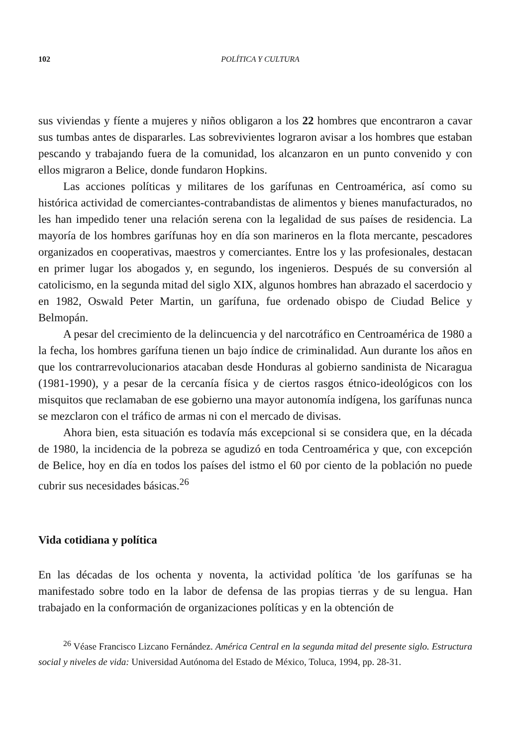102 POLÍTICA Y CULTURA
sus viviendas y fíente a mujeres y niños obligaron a los 22 hombres que encontraron a cavar sus tumbas antes de dispararles. Las sobrevivientes lograron avisar a los hombres que estaban pescando y trabajando fuera de la comunidad, los alcanzaron en un punto convenido y con ellos migraron a Belice, donde fundaron Hopkins.
Las acciones políticas y militares de los garífunas en Centroamérica, así como su histórica actividad de comerciantes-contrabandistas de alimentos y bienes manufacturados, no les han impedido tener una relación serena con la legalidad de sus países de residencia. La mayoría de los hombres garífunas hoy en día son marineros en la flota mercante, pescadores organizados en cooperativas, maestros y comerciantes. Entre los y las profesionales, destacan en primer lugar los abogados y, en segundo, los ingenieros. Después de su conversión al catolicismo, en la segunda mitad del siglo XIX, algunos hombres han abrazado el sacerdocio y en 1982, Oswald Peter Martin, un garífuna, fue ordenado obispo de Ciudad Belice y Belmopán.
A pesar del crecimiento de la delincuencia y del narcotráfico en Centroamérica de 1980 a la fecha, los hombres garífuna tienen un bajo índice de criminalidad. Aun durante los años en que los contrarrevolucionarios atacaban desde Honduras al gobierno sandinista de Nicaragua (1981-1990), y a pesar de la cercanía física y de ciertos rasgos étnico-ideológicos con los misquitos que reclamaban de ese gobierno una mayor autonomía indígena, los garífunas nunca se mezclaron con el tráfico de armas ni con el mercado de divisas.
Ahora bien, esta situación es todavía más excepcional si se considera que, en la década de 1980, la incidencia de la pobreza se agudizó en toda Centroamérica y que, con excepción de Belice, hoy en día en todos los países del istmo el 60 por ciento de la población no puede cubrir sus necesidades básicas.<sup>26</sup>
Vida cotidiana y política
En las décadas de los ochenta y noventa, la actividad política 'de los garífunas se ha manifestado sobre todo en la labor de defensa de las propias tierras y de su lengua. Han trabajado en la conformación de organizaciones políticas y en la obtención de
<sup>26</sup> Véase Francisco Lizcano Fernández. América Central en la segunda mitad del presente siglo. Estructura social y niveles de vida: Universidad Autónoma del Estado de México, Toluca, 1994, pp. 28-31.